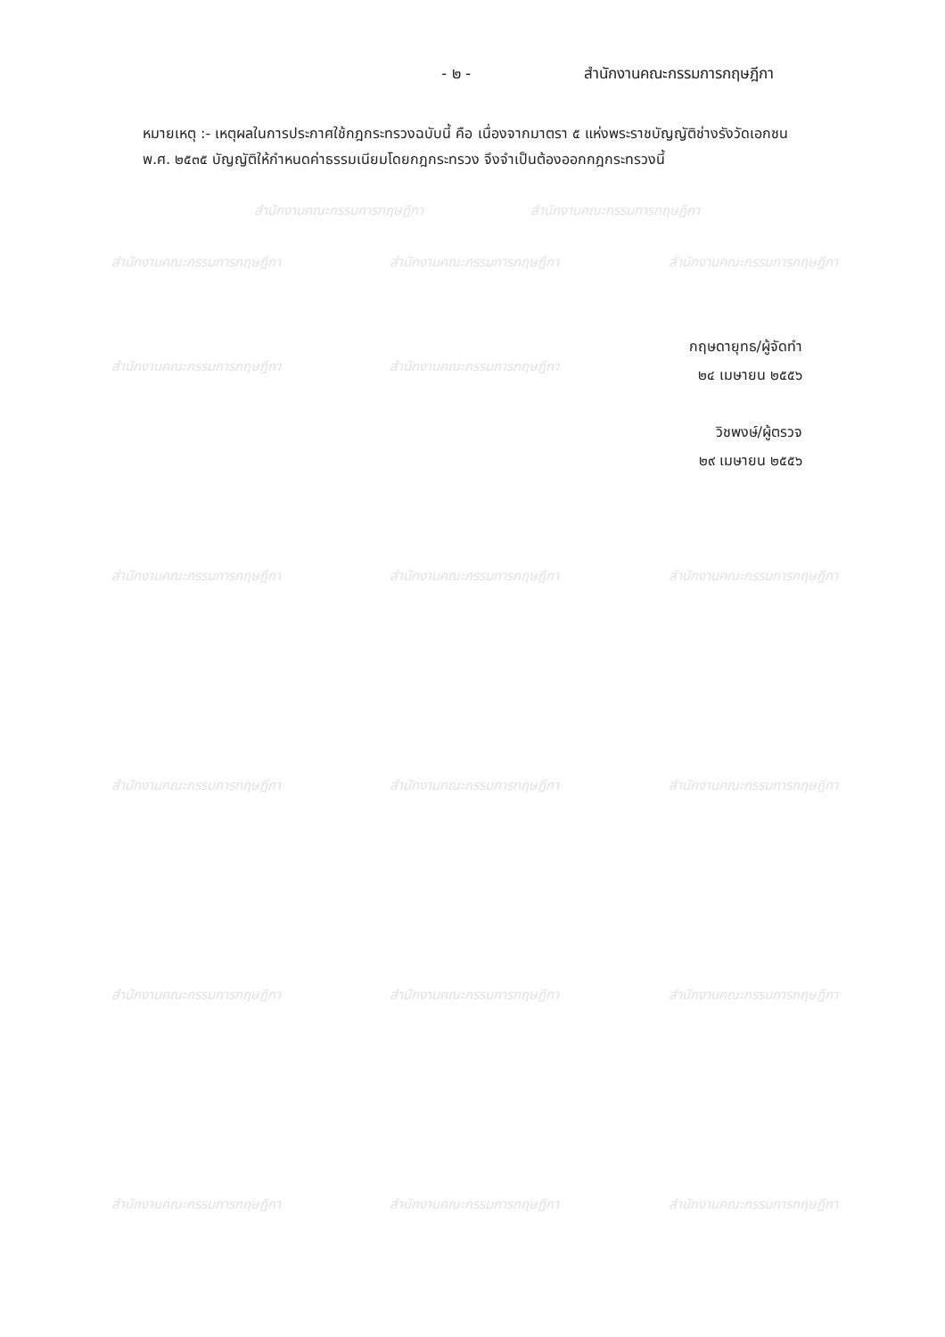- ๒ - สำนักงานคณะกรรมการกฤษฎีกา
หมายเหตุ :- เหตุผลในการประกาศใช้กฎกระทรวงฉบับนี้ คือ เนื่องจากมาตรา ๕ แห่งพระราชบัญญัติช่างรังวัดเอกชน พ.ศ. ๒๕๓๕ บัญญัติให้กำหนดค่าธรรมเนียมโดยกฎกระทรวง จึงจำเป็นต้องออกกฎกระทรวงนี้
กฤษดายุทธ/ผู้จัดทำ
๒๔ เมษายน ๒๕๕๖
วิชพงษ์/ผู้ตรวจ
๒๙ เมษายน ๒๕๕๖
สำนักงานคณะกรรมการกฤษฎีกา สำนักงานคณะกรรมการกฤษฎีกา
สำนักงานคณะกรรมการกฤษฎีกา สำนักงานคณะกรรมการกฤษฎีกา สำนักงานคณะกรรมการกฤษฎีกา
สำนักงานคณะกรรมการกฤษฎีกา สำนักงานคณะกรรมการกฤษฎีกา
สำนักงานคณะกรรมการกฤษฎีกา สำนักงานคณะกรรมการกฤษฎีกา สำนักงานคณะกรรมการกฤษฎีกา
สำนักงานคณะกรรมการกฤษฎีกา สำนักงานคณะกรรมการกฤษฎีกา สำนักงานคณะกรรมการกฤษฎีกา
สำนักงานคณะกรรมการกฤษฎีกา สำนักงานคณะกรรมการกฤษฎีกา สำนักงานคณะกรรมการกฤษฎีกา
สำนักงานคณะกรรมการกฤษฎีกา สำนักงานคณะกรรมการกฤษฎีกา สำนักงานคณะกรรมการกฤษฎีกา